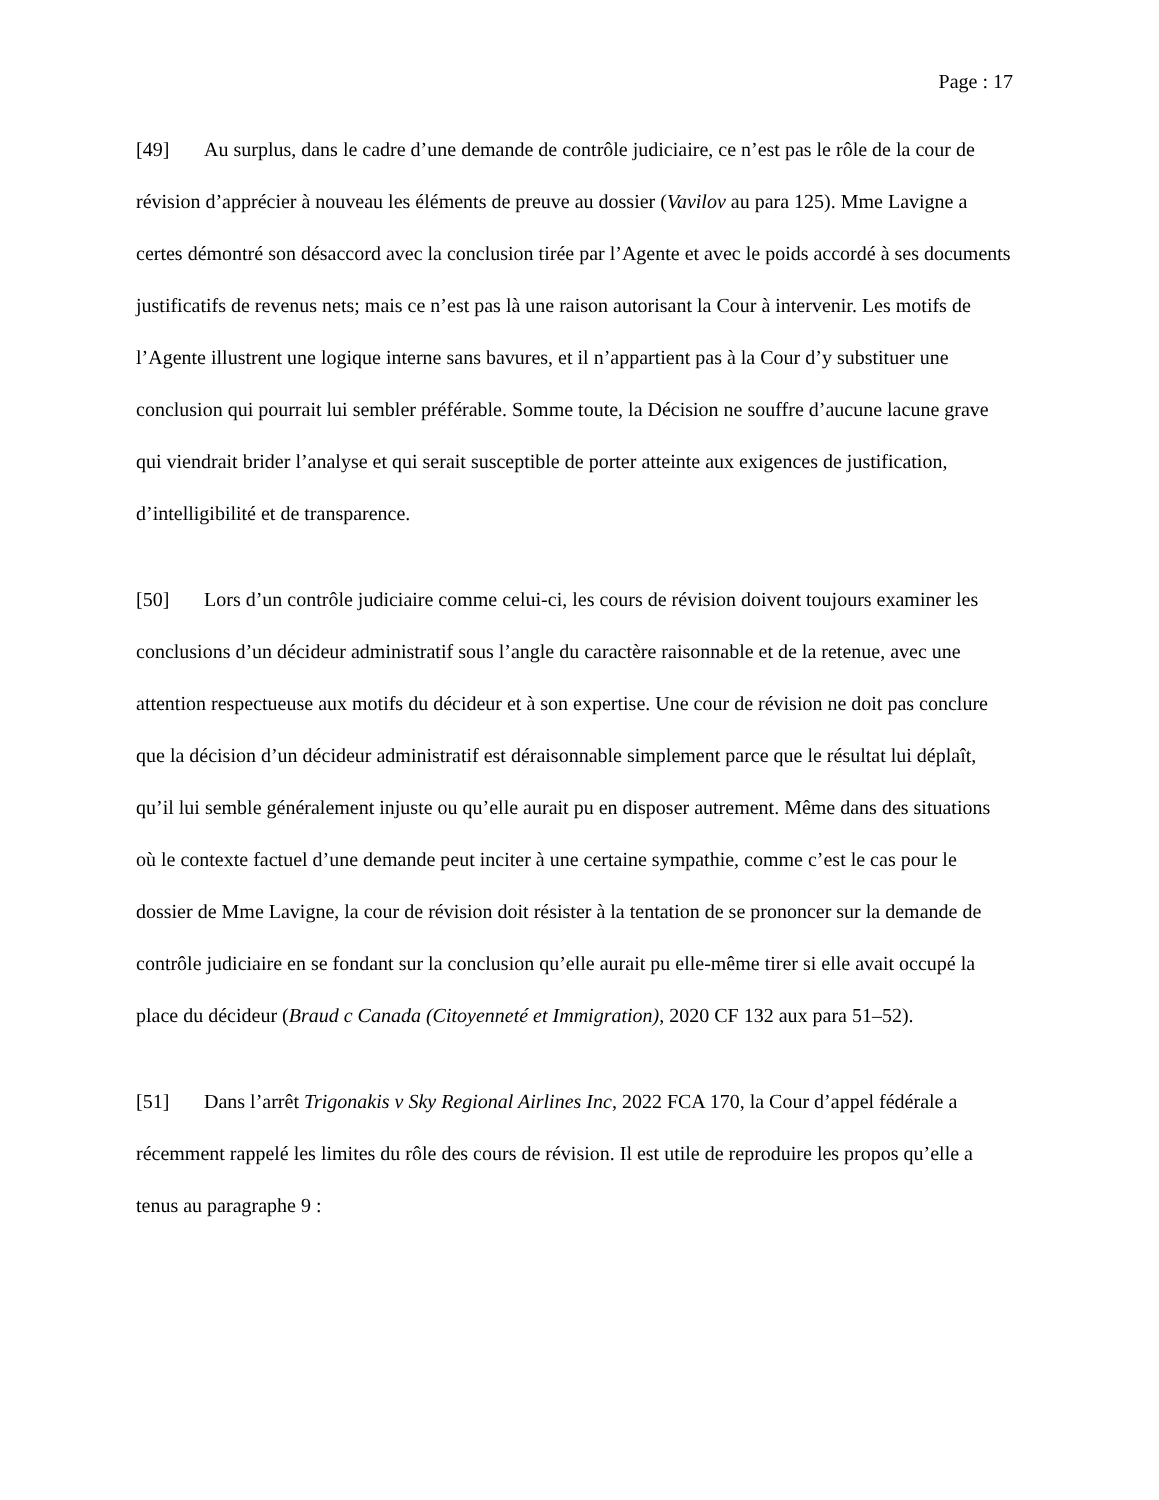Page : 17
[49] Au surplus, dans le cadre d’une demande de contrôle judiciaire, ce n’est pas le rôle de la cour de révision d’apprécier à nouveau les éléments de preuve au dossier (Vavilov au para 125). Mme Lavigne a certes démontré son désaccord avec la conclusion tirée par l’Agente et avec le poids accordé à ses documents justificatifs de revenus nets; mais ce n’est pas là une raison autorisant la Cour à intervenir. Les motifs de l’Agente illustrent une logique interne sans bavures, et il n’appartient pas à la Cour d’y substituer une conclusion qui pourrait lui sembler préférable. Somme toute, la Décision ne souffre d’aucune lacune grave qui viendrait brider l’analyse et qui serait susceptible de porter atteinte aux exigences de justification, d’intelligibilité et de transparence.
[50] Lors d’un contrôle judiciaire comme celui-ci, les cours de révision doivent toujours examiner les conclusions d’un décideur administratif sous l’angle du caractère raisonnable et de la retenue, avec une attention respectueuse aux motifs du décideur et à son expertise. Une cour de révision ne doit pas conclure que la décision d’un décideur administratif est déraisonnable simplement parce que le résultat lui déplaît, qu’il lui semble généralement injuste ou qu’elle aurait pu en disposer autrement. Même dans des situations où le contexte factuel d’une demande peut inciter à une certaine sympathie, comme c’est le cas pour le dossier de Mme Lavigne, la cour de révision doit résister à la tentation de se prononcer sur la demande de contrôle judiciaire en se fondant sur la conclusion qu’elle aurait pu elle-même tirer si elle avait occupé la place du décideur (Braud c Canada (Citoyenneté et Immigration), 2020 CF 132 aux para 51–52).
[51] Dans l’arrêt Trigonakis v Sky Regional Airlines Inc, 2022 FCA 170, la Cour d’appel fédérale a récemment rappelé les limites du rôle des cours de révision. Il est utile de reproduire les propos qu’elle a tenus au paragraphe 9 :